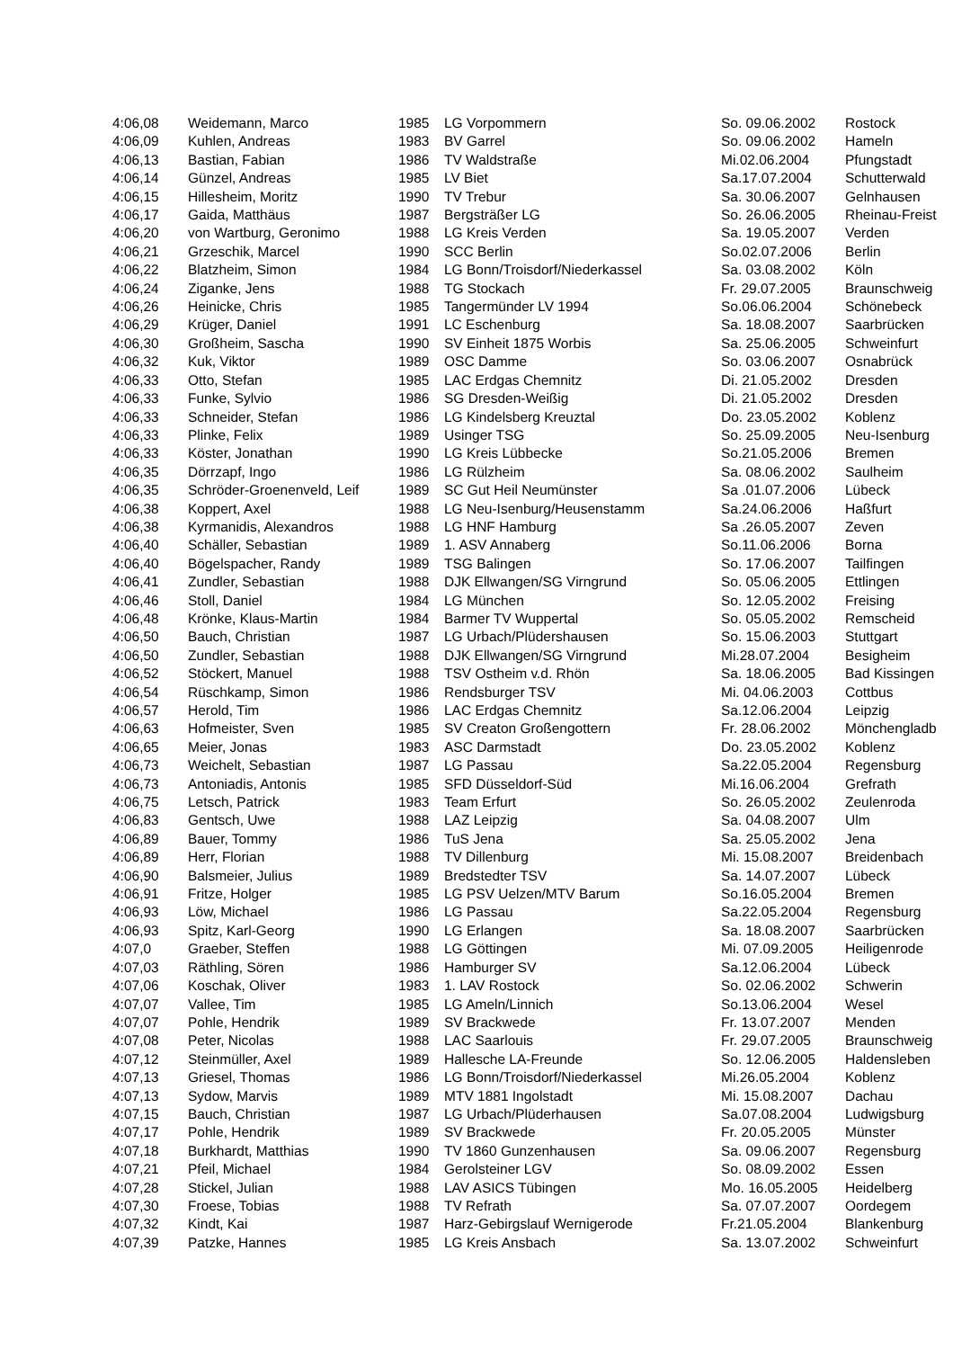| 4:06,08 | Weidemann, Marco | 1985 | LG Vorpommern | So. 09.06.2002 | Rostock |
| 4:06,09 | Kuhlen, Andreas | 1983 | BV Garrel | So. 09.06.2002 | Hameln |
| 4:06,13 | Bastian, Fabian | 1986 | TV Waldstraße | Mi.02.06.2004 | Pfungstadt |
| 4:06,14 | Günzel, Andreas | 1985 | LV Biet | Sa.17.07.2004 | Schutterwald |
| 4:06,15 | Hillesheim, Moritz | 1990 | TV Trebur | Sa. 30.06.2007 | Gelnhausen |
| 4:06,17 | Gaida, Matthäus | 1987 | Bergsträßer LG | So. 26.06.2005 | Rheinau-Freist |
| 4:06,20 | von Wartburg, Geronimo | 1988 | LG Kreis Verden | Sa. 19.05.2007 | Verden |
| 4:06,21 | Grzeschik, Marcel | 1990 | SCC Berlin | So.02.07.2006 | Berlin |
| 4:06,22 | Blatzheim, Simon | 1984 | LG Bonn/Troisdorf/Niederkassel | Sa. 03.08.2002 | Köln |
| 4:06,24 | Ziganke, Jens | 1988 | TG Stockach | Fr. 29.07.2005 | Braunschweig |
| 4:06,26 | Heinicke, Chris | 1985 | Tangermünder LV 1994 | So.06.06.2004 | Schönebeck |
| 4:06,29 | Krüger, Daniel | 1991 | LC Eschenburg | Sa. 18.08.2007 | Saarbrücken |
| 4:06,30 | Großheim, Sascha | 1990 | SV Einheit 1875 Worbis | Sa. 25.06.2005 | Schweinfurt |
| 4:06,32 | Kuk, Viktor | 1989 | OSC Damme | So. 03.06.2007 | Osnabrück |
| 4:06,33 | Otto, Stefan | 1985 | LAC Erdgas Chemnitz | Di. 21.05.2002 | Dresden |
| 4:06,33 | Funke, Sylvio | 1986 | SG Dresden-Weißig | Di. 21.05.2002 | Dresden |
| 4:06,33 | Schneider, Stefan | 1986 | LG Kindelsberg Kreuztal | Do. 23.05.2002 | Koblenz |
| 4:06,33 | Plinke, Felix | 1989 | Usinger TSG | So. 25.09.2005 | Neu-Isenburg |
| 4:06,33 | Köster, Jonathan | 1990 | LG Kreis Lübbecke | So.21.05.2006 | Bremen |
| 4:06,35 | Dörrzapf, Ingo | 1986 | LG Rülzheim | Sa. 08.06.2002 | Saulheim |
| 4:06,35 | Schröder-Groenenveld, Leif | 1989 | SC Gut Heil Neumünster | Sa .01.07.2006 | Lübeck |
| 4:06,38 | Koppert, Axel | 1988 | LG Neu-Isenburg/Heusenstamm | Sa.24.06.2006 | Haßfurt |
| 4:06,38 | Kyrmanidis, Alexandros | 1988 | LG HNF Hamburg | Sa .26.05.2007 | Zeven |
| 4:06,40 | Schäller, Sebastian | 1989 | 1. ASV Annaberg | So.11.06.2006 | Borna |
| 4:06,40 | Bögelspacher, Randy | 1989 | TSG Balingen | So. 17.06.2007 | Tailfingen |
| 4:06,41 | Zundler, Sebastian | 1988 | DJK Ellwangen/SG Virngrund | So. 05.06.2005 | Ettlingen |
| 4:06,46 | Stoll, Daniel | 1984 | LG München | So. 12.05.2002 | Freising |
| 4:06,48 | Krönke, Klaus-Martin | 1984 | Barmer TV Wuppertal | So. 05.05.2002 | Remscheid |
| 4:06,50 | Bauch, Christian | 1987 | LG Urbach/Plüdershausen | So. 15.06.2003 | Stuttgart |
| 4:06,50 | Zundler, Sebastian | 1988 | DJK Ellwangen/SG Virngrund | Mi.28.07.2004 | Besigheim |
| 4:06,52 | Stöckert, Manuel | 1988 | TSV Ostheim v.d. Rhön | Sa. 18.06.2005 | Bad Kissingen |
| 4:06,54 | Rüschkamp, Simon | 1986 | Rendsburger TSV | Mi. 04.06.2003 | Cottbus |
| 4:06,57 | Herold, Tim | 1986 | LAC Erdgas Chemnitz | Sa.12.06.2004 | Leipzig |
| 4:06,63 | Hofmeister, Sven | 1985 | SV Creaton Großengottern | Fr. 28.06.2002 | Mönchengladb |
| 4:06,65 | Meier, Jonas | 1983 | ASC Darmstadt | Do. 23.05.2002 | Koblenz |
| 4:06,73 | Weichelt, Sebastian | 1987 | LG Passau | Sa.22.05.2004 | Regensburg |
| 4:06,73 | Antoniadis, Antonis | 1985 | SFD Düsseldorf-Süd | Mi.16.06.2004 | Grefrath |
| 4:06,75 | Letsch, Patrick | 1983 | Team Erfurt | So. 26.05.2002 | Zeulenroda |
| 4:06,83 | Gentsch, Uwe | 1988 | LAZ Leipzig | Sa. 04.08.2007 | Ulm |
| 4:06,89 | Bauer, Tommy | 1986 | TuS Jena | Sa. 25.05.2002 | Jena |
| 4:06,89 | Herr, Florian | 1988 | TV Dillenburg | Mi. 15.08.2007 | Breidenbach |
| 4:06,90 | Balsmeier, Julius | 1989 | Bredstedter TSV | Sa. 14.07.2007 | Lübeck |
| 4:06,91 | Fritze, Holger | 1985 | LG PSV Uelzen/MTV Barum | So.16.05.2004 | Bremen |
| 4:06,93 | Löw, Michael | 1986 | LG Passau | Sa.22.05.2004 | Regensburg |
| 4:06,93 | Spitz, Karl-Georg | 1990 | LG Erlangen | Sa. 18.08.2007 | Saarbrücken |
| 4:07,0 | Graeber, Steffen | 1988 | LG Göttingen | Mi. 07.09.2005 | Heiligenrode |
| 4:07,03 | Räthling, Sören | 1986 | Hamburger SV | Sa.12.06.2004 | Lübeck |
| 4:07,06 | Koschak, Oliver | 1983 | 1. LAV Rostock | So. 02.06.2002 | Schwerin |
| 4:07,07 | Vallee, Tim | 1985 | LG Ameln/Linnich | So.13.06.2004 | Wesel |
| 4:07,07 | Pohle, Hendrik | 1989 | SV Brackwede | Fr. 13.07.2007 | Menden |
| 4:07,08 | Peter, Nicolas | 1988 | LAC Saarlouis | Fr. 29.07.2005 | Braunschweig |
| 4:07,12 | Steinmüller, Axel | 1989 | Hallesche LA-Freunde | So. 12.06.2005 | Haldensleben |
| 4:07,13 | Griesel, Thomas | 1986 | LG Bonn/Troisdorf/Niederkassel | Mi.26.05.2004 | Koblenz |
| 4:07,13 | Sydow, Marvis | 1989 | MTV 1881 Ingolstadt | Mi. 15.08.2007 | Dachau |
| 4:07,15 | Bauch, Christian | 1987 | LG Urbach/Plüderhausen | Sa.07.08.2004 | Ludwigsburg |
| 4:07,17 | Pohle, Hendrik | 1989 | SV Brackwede | Fr. 20.05.2005 | Münster |
| 4:07,18 | Burkhardt, Matthias | 1990 | TV 1860 Gunzenhausen | Sa. 09.06.2007 | Regensburg |
| 4:07,21 | Pfeil, Michael | 1984 | Gerolsteiner LGV | So. 08.09.2002 | Essen |
| 4:07,28 | Stickel, Julian | 1988 | LAV ASICS Tübingen | Mo. 16.05.2005 | Heidelberg |
| 4:07,30 | Froese, Tobias | 1988 | TV Refrath | Sa. 07.07.2007 | Oordegem |
| 4:07,32 | Kindt, Kai | 1987 | Harz-Gebirgslauf Wernigerode | Fr.21.05.2004 | Blankenburg |
| 4:07,39 | Patzke, Hannes | 1985 | LG Kreis Ansbach | Sa. 13.07.2002 | Schweinfurt |